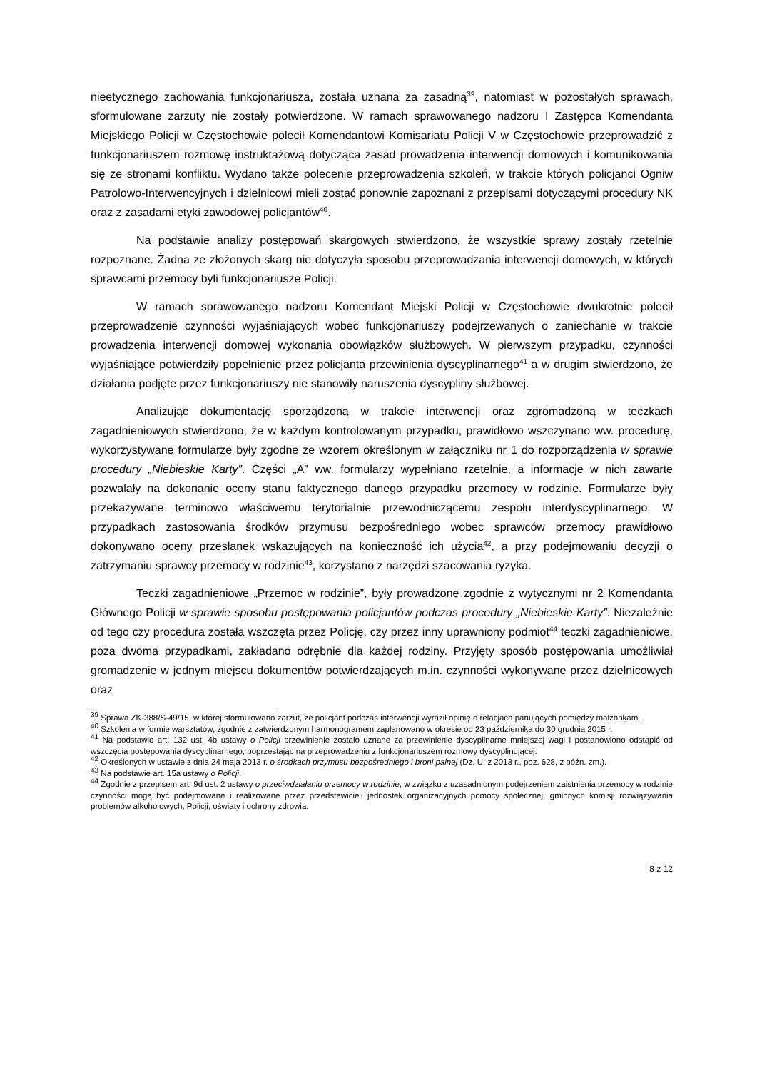nieetycznego zachowania funkcjonariusza, została uznana za zasadną<sup>39</sup>, natomiast w pozostałych sprawach, sformułowane zarzuty nie zostały potwierdzone. W ramach sprawowanego nadzoru I Zastępca Komendanta Miejskiego Policji w Częstochowie polecił Komendantowi Komisariatu Policji V w Częstochowie przeprowadzić z funkcjonariuszem rozmowę instruktażową dotycząca zasad prowadzenia interwencji domowych i komunikowania się ze stronami konfliktu. Wydano także polecenie przeprowadzenia szkoleń, w trakcie których policjanci Ogniw Patrolowo-Interwencyjnych i dzielnicowi mieli zostać ponownie zapoznani z przepisami dotyczącymi procedury NK oraz z zasadami etyki zawodowej policjantów<sup>40</sup>.
Na podstawie analizy postępowań skargowych stwierdzono, że wszystkie sprawy zostały rzetelnie rozpoznane. Żadna ze złożonych skarg nie dotyczyła sposobu przeprowadzania interwencji domowych, w których sprawcami przemocy byli funkcjonariusze Policji.
W ramach sprawowanego nadzoru Komendant Miejski Policji w Częstochowie dwukrotnie polecił przeprowadzenie czynności wyjaśniających wobec funkcjonariuszy podejrzewanych o zaniechanie w trakcie prowadzenia interwencji domowej wykonania obowiązków służbowych. W pierwszym przypadku, czynności wyjaśniające potwierdziły popełnienie przez policjanta przewinienia dyscyplinarnego<sup>41</sup> a w drugim stwierdzono, że działania podjęte przez funkcjonariuszy nie stanowiły naruszenia dyscypliny służbowej.
Analizując dokumentację sporządzoną w trakcie interwencji oraz zgromadzoną w teczkach zagadnieniowych stwierdzono, że w każdym kontrolowanym przypadku, prawidłowo wszczynano ww. procedurę, wykorzystywane formularze były zgodne ze wzorem określonym w załączniku nr 1 do rozporządzenia w sprawie procedury „Niebieskie Karty”. Części „A” ww. formularzy wypełniano rzetelnie, a informacje w nich zawarte pozwalały na dokonanie oceny stanu faktycznego danego przypadku przemocy w rodzinie. Formularze były przekazywane terminowo właściwemu terytorialnie przewodniczącemu zespołu interdyscyplinarnego. W przypadkach zastosowania środków przymusu bezpośredniego wobec sprawców przemocy prawidłowo dokonywano oceny przesłanek wskazujących na konieczność ich użycia<sup>42</sup>, a przy podejmowaniu decyzji o zatrzymaniu sprawcy przemocy w rodzinie<sup>43</sup>, korzystano z narzędzi szacowania ryzyka.
Teczki zagadnieniowe „Przemoc w rodzinie”, były prowadzone zgodnie z wytycznymi nr 2 Komendanta Głównego Policji w sprawie sposobu postępowania policjantów podczas procedury „Niebieskie Karty”. Niezależnie od tego czy procedura została wszczęta przez Policję, czy przez inny uprawniony podmiot<sup>44</sup> teczki zagadnieniowe, poza dwoma przypadkami, zakładano odrębnie dla każdej rodziny. Przyjęty sposób postępowania umożliwiał gromadzenie w jednym miejscu dokumentów potwierdzających m.in. czynności wykonywane przez dzielnicowych oraz
<sup>39</sup> Sprawa ZK-388/S-49/15, w której sformułowano zarzut, że policjant podczas interwencji wyraził opinię o relacjach panujących pomiędzy małżonkami.
<sup>40</sup> Szkolenia w formie warsztatów, zgodnie z zatwierdzonym harmonogramem zaplanowano w okresie od 23 października do 30 grudnia 2015 r.
<sup>41</sup> Na podstawie art. 132 ust. 4b ustawy o Policji przewinienie zostało uznane za przewinienie dyscyplinarne mniejszej wagi i postanowiono odstąpić od wszczęcia postępowania dyscyplinarnego, poprzestając na przeprowadzeniu z funkcjonariuszem rozmowy dyscyplinującej.
<sup>42</sup> Określonych w ustawie z dnia 24 maja 2013 r. o środkach przymusu bezpośredniego i broni palnej (Dz. U. z 2013 r., poz. 628, z późn. zm.).
<sup>43</sup> Na podstawie art. 15a ustawy o Policji.
<sup>44</sup> Zgodnie z przepisem art. 9d ust. 2 ustawy o przeciwdziałaniu przemocy w rodzinie, w związku z uzasadnionym podejrzeniem zaistnienia przemocy w rodzinie czynności mogą być podejmowane i realizowane przez przedstawicieli jednostek organizacyjnych pomocy społecznej, gminnych komisji rozwiązywania problemów alkoholowych, Policji, oświaty i ochrony zdrowia.
8 z 12